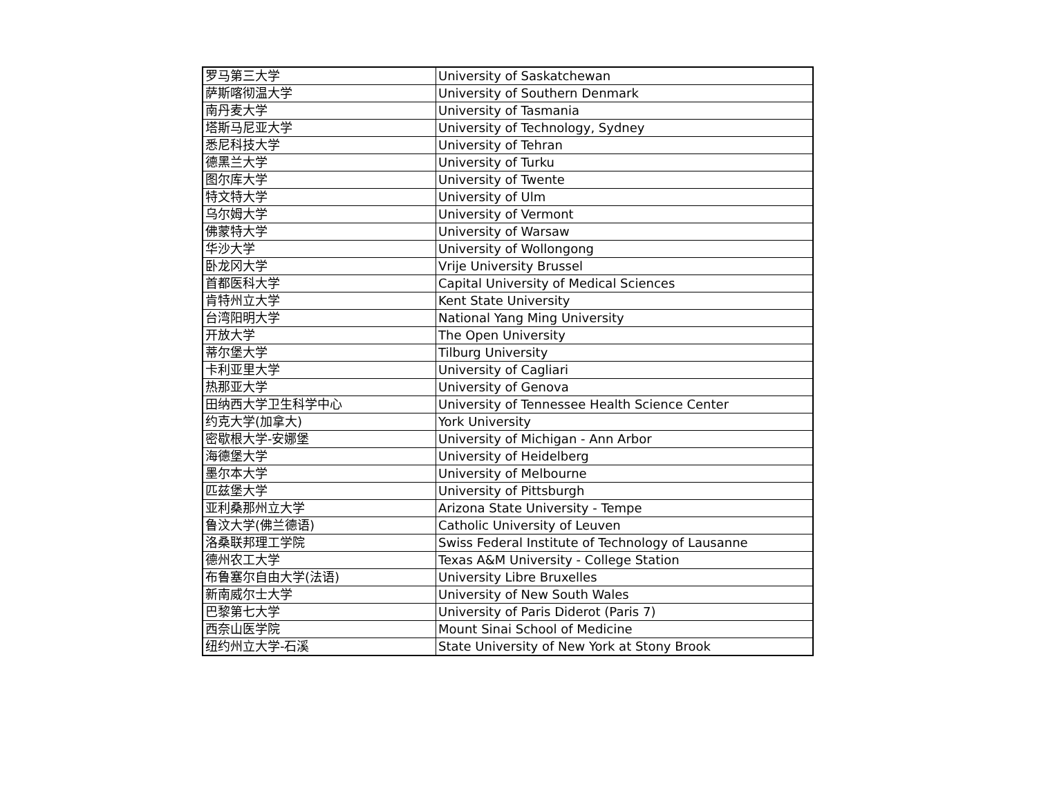| 罗马第三大学 | University of Saskatchewan |
| 萨斯喀彻温大学 | University of Southern Denmark |
| 南丹麦大学 | University of Tasmania |
| 塔斯马尼亚大学 | University of Technology, Sydney |
| 悉尼科技大学 | University of Tehran |
| 德黑兰大学 | University of Turku |
| 图尔库大学 | University of Twente |
| 特文特大学 | University of Ulm |
| 乌尔姆大学 | University of Vermont |
| 佛蒙特大学 | University of Warsaw |
| 华沙大学 | University of Wollongong |
| 卧龙冈大学 | Vrije University Brussel |
| 首都医科大学 | Capital University of Medical Sciences |
| 肯特州立大学 | Kent State University |
| 台湾阳明大学 | National Yang Ming University |
| 开放大学 | The Open University |
| 蒂尔堡大学 | Tilburg University |
| 卡利亚里大学 | University of Cagliari |
| 热那亚大学 | University of Genova |
| 田纳西大学卫生科学中心 | University of Tennessee Health Science Center |
| 约克大学(加拿大) | York University |
| 密歇根大学-安娜堡 | University of Michigan - Ann Arbor |
| 海德堡大学 | University of Heidelberg |
| 墨尔本大学 | University of Melbourne |
| 匹兹堡大学 | University of Pittsburgh |
| 亚利桑那州立大学 | Arizona State University - Tempe |
| 鲁汶大学(佛兰德语) | Catholic University of Leuven |
| 洛桑联邦理工学院 | Swiss Federal Institute of Technology of Lausanne |
| 德州农工大学 | Texas A&M University - College Station |
| 布鲁塞尔自由大学(法语) | University Libre Bruxelles |
| 新南威尔士大学 | University of New South Wales |
| 巴黎第七大学 | University of Paris Diderot (Paris 7) |
| 西奈山医学院 | Mount Sinai School of Medicine |
| 纽约州立大学-石溪 | State University of New York at Stony Brook |